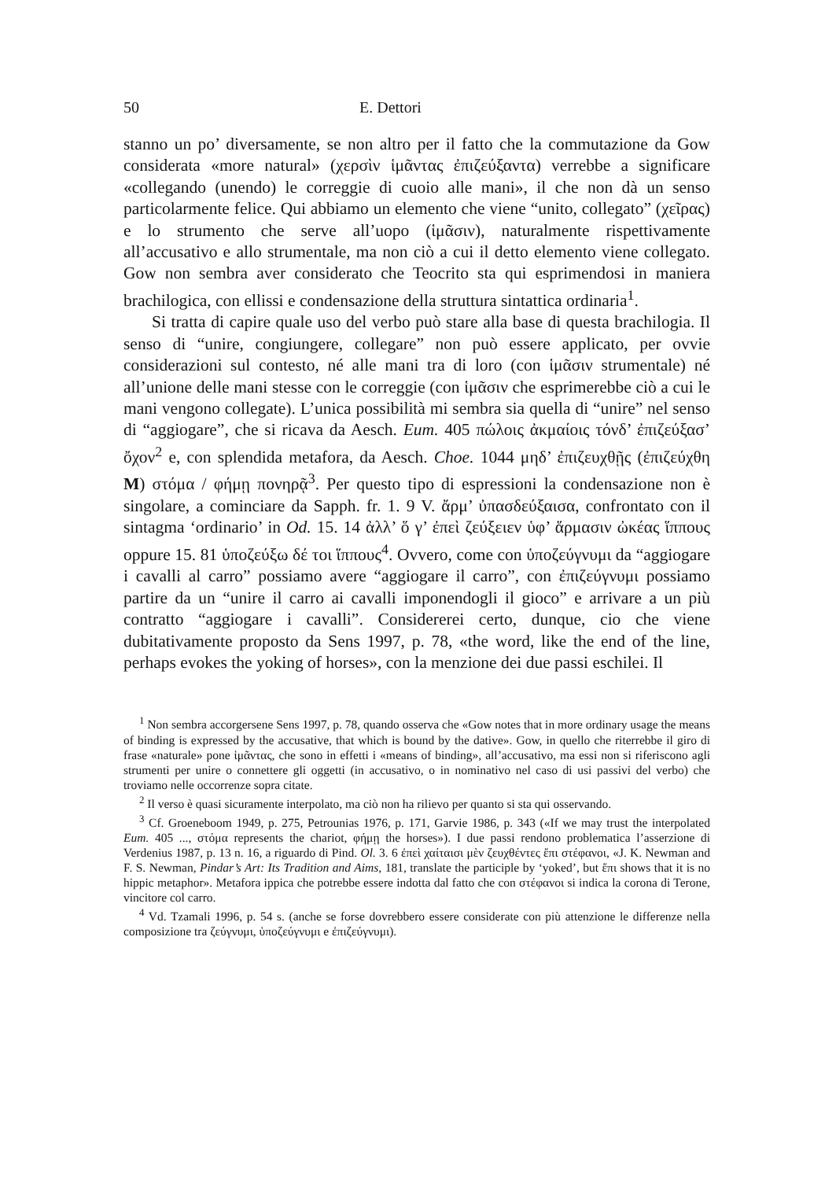50 E. Dettori
stanno un po’ diversamente, se non altro per il fatto che la commutazione da Gow considerata «more natural» (χερσὶν ἱμᾶντας ἐπιζεύξαντα) verrebbe a significare «collegando (unendo) le correggie di cuoio alle mani», il che non dà un senso particolarmente felice. Qui abbiamo un elemento che viene “unito, collegato” (χεῖρας) e lo strumento che serve all’uopo (ἱμᾶσιν), naturalmente rispettivamente all’accusativo e allo strumentale, ma non ciò a cui il detto elemento viene collegato. Gow non sembra aver considerato che Teocrito sta qui esprimendosi in maniera brachilogica, con ellissi e condensazione della struttura sintattica ordinaria<sup>1</sup>.
Si tratta di capire quale uso del verbo può stare alla base di questa brachilogia. Il senso di “unire, congiungere, collegare” non può essere applicato, per ovvie considerazioni sul contesto, né alle mani tra di loro (con ἱμᾶσιν strumentale) né all’unione delle mani stesse con le correggie (con ἱμᾶσιν che esprimerebbe ciò a cui le mani vengono collegate). L’unica possibilità mi sembra sia quella di “unire” nel senso di “aggiogare”, che si ricava da Aesch. Eum. 405 πώλοις ἀκμαίοις τόνδ’ ἐπιζεύξασ’ ὄχον<sup>2</sup> e, con splendida metafora, da Aesch. Choe. 1044 μηδ’ ἐπιζευχθῇς (ἐπιζεύχθη M) στόμα / φήμῃ πονηρᾷ<sup>3</sup>. Per questo tipo di espressioni la condensazione non è singolare, a cominciare da Sapph. fr. 1. 9 V. ἄρμ’ ὐπασδεύξαισα, confrontato con il sintagma ‘ordinario’ in Od. 15. 14 ἀλλ’ ὅ γ’ ἐπεὶ ζεύξειεν ὑφ’ ἅρμασιν ὠκέας ἵππους oppure 15. 81 ὑποζεύξω δέ τοι ἵππους<sup>4</sup>. Ovvero, come con ὑποζεύγνυμι da “aggiogare i cavalli al carro” possiamo avere “aggiogare il carro”, con ἐπιζεύγνυμι possiamo partire da un “unire il carro ai cavalli imponendogli il gioco” e arrivare a un più contratto “aggiogare i cavalli”. Considererei certo, dunque, cio che viene dubitativamente proposto da Sens 1997, p. 78, «the word, like the end of the line, perhaps evokes the yoking of horses», con la menzione dei due passi eschilei. Il
<sup>1</sup> Non sembra accorgersene Sens 1997, p. 78, quando osserva che «Gow notes that in more ordinary usage the means of binding is expressed by the accusative, that which is bound by the dative». Gow, in quello che riterrebbe il giro di frase «naturale» pone ἱμᾶντας, che sono in effetti i «means of binding», all’accusativo, ma essi non si riferiscono agli strumenti per unire o connettere gli oggetti (in accusativo, o in nominativo nel caso di usi passivi del verbo) che troviamo nelle occorrenze sopra citate.
<sup>2</sup> Il verso è quasi sicuramente interpolato, ma ciò non ha rilievo per quanto si sta qui osservando.
<sup>3</sup> Cf. Groeneboom 1949, p. 275, Petrounias 1976, p. 171, Garvie 1986, p. 343 («If we may trust the interpolated Eum. 405 ..., στόμα represents the chariot, φήμῃ the horses»). I due passi rendono problematica l’asserzione di Verdenius 1987, p. 13 n. 16, a riguardo di Pind. Ol. 3. 6 ἐπεὶ χαίταισι μὲν ζευχθέντες ἔπι στέφανοι, «J. K. Newman and F. S. Newman, Pindar’s Art: Its Tradition and Aims, 181, translate the participle by ‘yoked’, but ἔπι shows that it is no hippic metaphor». Metafora ippica che potrebbe essere indotta dal fatto che con στέφανοι si indica la corona di Terone, vincitore col carro.
<sup>4</sup> Vd. Tzamali 1996, p. 54 s. (anche se forse dovrebbero essere considerate con più attenzione le differenze nella composizione tra ζεύγνυμι, ὑποζεύγνυμι e ἐπιζεύγνυμι).